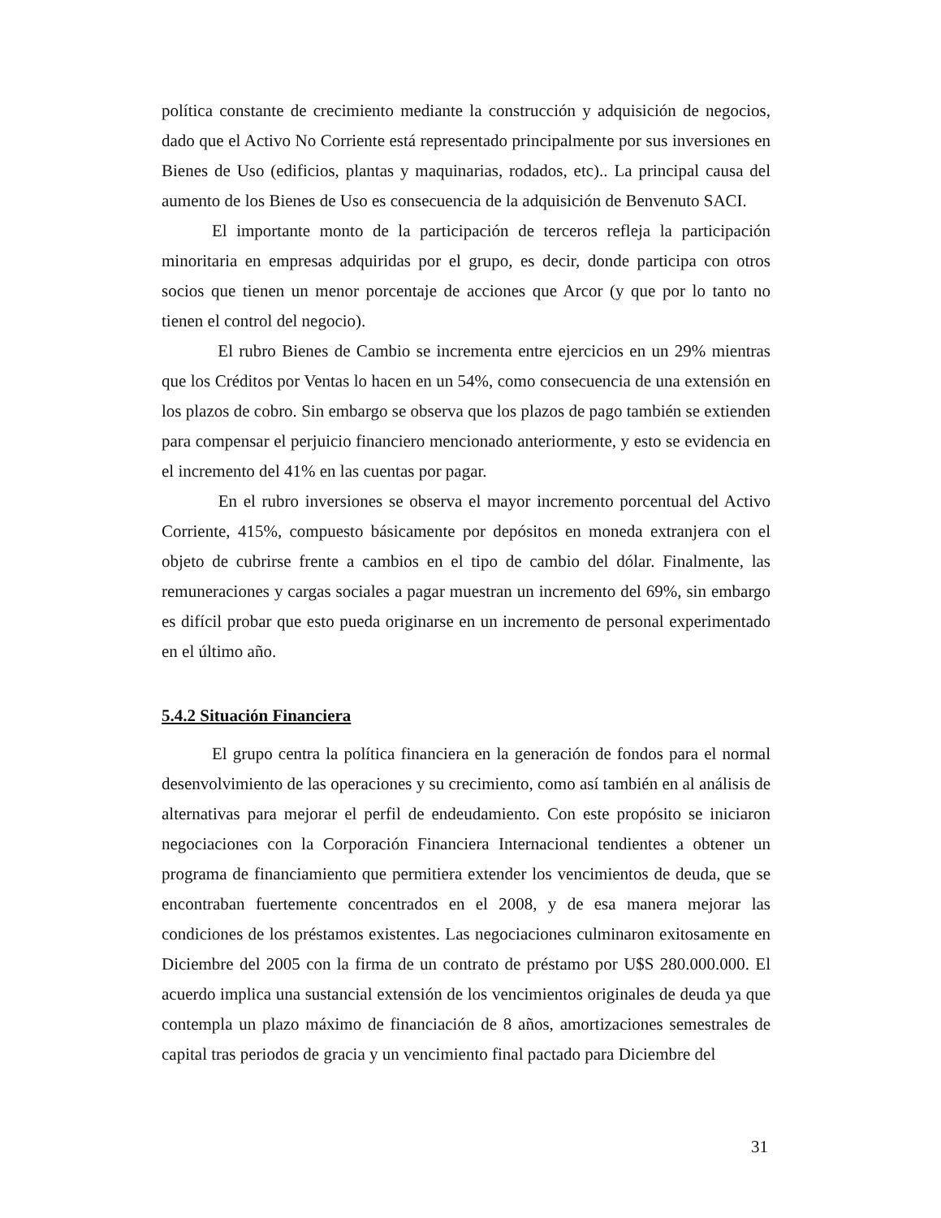política constante de crecimiento mediante la construcción y adquisición de negocios, dado que el Activo No Corriente está representado principalmente por sus inversiones en Bienes de Uso (edificios, plantas y maquinarias, rodados, etc).. La principal causa del aumento de los Bienes de Uso es consecuencia de la adquisición de Benvenuto SACI.
El importante monto de la participación de terceros refleja la participación minoritaria en empresas adquiridas por el grupo, es decir, donde participa con otros socios que tienen un menor porcentaje de acciones que Arcor (y que por lo tanto no tienen el control del negocio).
El rubro Bienes de Cambio se incrementa entre ejercicios en un 29% mientras que los Créditos por Ventas lo hacen en un 54%, como consecuencia de una extensión en los plazos de cobro. Sin embargo se observa que los plazos de pago también se extienden para compensar el perjuicio financiero mencionado anteriormente, y esto se evidencia en el incremento del 41% en las cuentas por pagar.
En el rubro inversiones se observa el mayor incremento porcentual del Activo Corriente, 415%, compuesto básicamente por depósitos en moneda extranjera con el objeto de cubrirse frente a cambios en el tipo de cambio del dólar. Finalmente, las remuneraciones y cargas sociales a pagar muestran un incremento del 69%, sin embargo es difícil probar que esto pueda originarse en un incremento de personal experimentado en el último año.
5.4.2 Situación Financiera
El grupo centra la política financiera en la generación de fondos para el normal desenvolvimiento de las operaciones y su crecimiento, como así también en al análisis de alternativas para mejorar el perfil de endeudamiento. Con este propósito se iniciaron negociaciones con la Corporación Financiera Internacional tendientes a obtener un programa de financiamiento que permitiera extender los vencimientos de deuda, que se encontraban fuertemente concentrados en el 2008, y de esa manera mejorar las condiciones de los préstamos existentes. Las negociaciones culminaron exitosamente en Diciembre del 2005 con la firma de un contrato de préstamo por U$S 280.000.000. El acuerdo implica una sustancial extensión de los vencimientos originales de deuda ya que contempla un plazo máximo de financiación de 8 años, amortizaciones semestrales de capital tras periodos de gracia y un vencimiento final pactado para Diciembre del
31